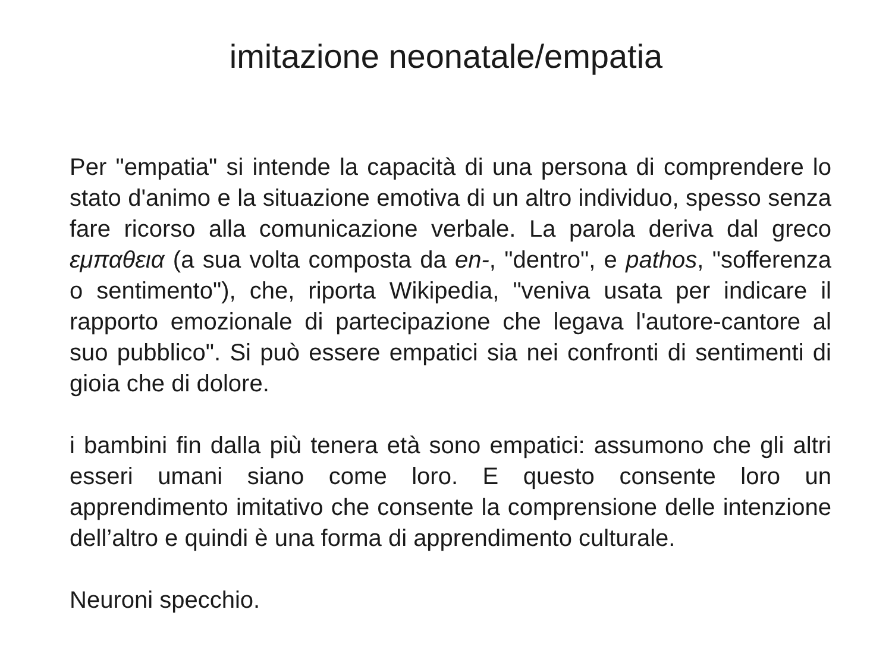imitazione neonatale/empatia
Per "empatia" si intende la capacità di una persona di comprendere lo stato d'animo e la situazione emotiva di un altro individuo, spesso senza fare ricorso alla comunicazione verbale. La parola deriva dal greco εμπαθεια (a sua volta composta da en-, "dentro", e pathos, "sofferenza o sentimento"), che, riporta Wikipedia, "veniva usata per indicare il rapporto emozionale di partecipazione che legava l'autore-cantore al suo pubblico". Si può essere empatici sia nei confronti di sentimenti di gioia che di dolore.
i bambini fin dalla più tenera età sono empatici: assumono che gli altri esseri umani siano come loro. E questo consente loro un apprendimento imitativo che consente la comprensione delle intenzione dell’altro e quindi è una forma di apprendimento culturale.
Neuroni specchio.